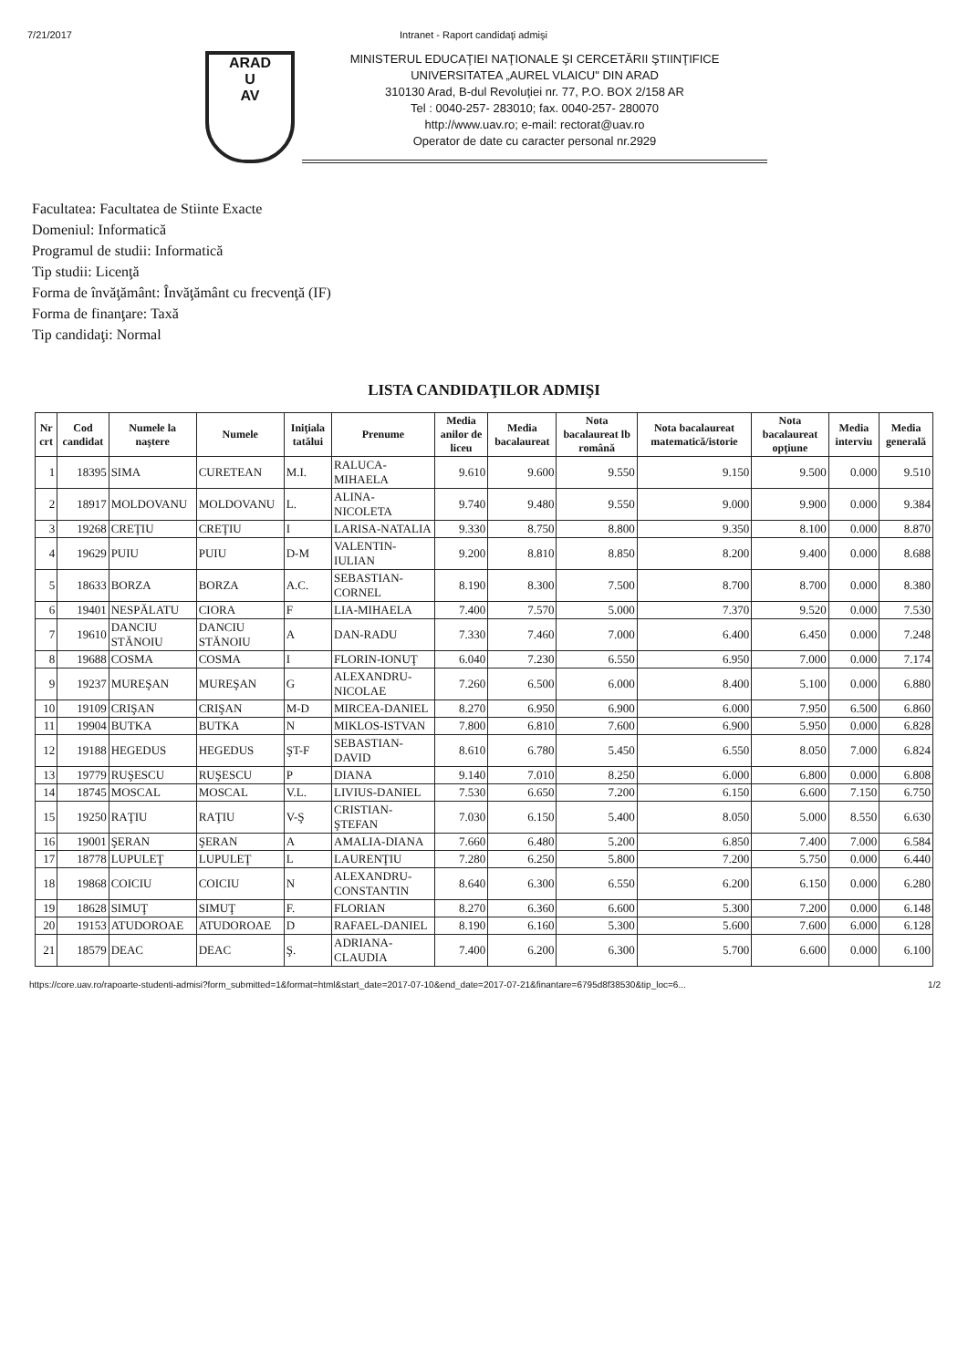7/21/2017 Intranet - Raport candidaţi admişi
ARAD
U
AV
MINISTERUL EDUCAŢIEI NAŢIONALE ŞI CERCETĂRII ŞTIINŢIFICE
UNIVERSITATEA „AUREL VLAICU" DIN ARAD
310130 Arad, B-dul Revoluţiei nr. 77, P.O. BOX 2/158 AR
Tel : 0040-257- 283010; fax. 0040-257- 280070
http://www.uav.ro; e-mail: rectorat@uav.ro
Operator de date cu caracter personal nr.2929
Facultatea: Facultatea de Stiinte Exacte
Domeniul: Informatică
Programul de studii: Informatică
Tip studii: Licenţă
Forma de învăţământ: Învăţământ cu frecvenţă (IF)
Forma de finanţare: Taxă
Tip candidaţi: Normal
LISTA CANDIDAŢILOR ADMIŞI
| Nr crt | Cod candidat | Numele la naştere | Numele | Iniţiala tatălui | Prenume | Media anilor de liceu | Media bacalaureat | Nota bacalaureat lb română | Nota bacalaureat matematică/istorie | Nota bacalaureat opţiune | Media interviu | Media generală |
| --- | --- | --- | --- | --- | --- | --- | --- | --- | --- | --- | --- | --- |
| 1 | 18395 | SIMA | CURETEAN | M.I. | RALUCA-MIHAELA | 9.610 | 9.600 | 9.550 | 9.150 | 9.500 | 0.000 | 9.510 |
| 2 | 18917 | MOLDOVANU | MOLDOVANU | L. | ALINA-NICOLETA | 9.740 | 9.480 | 9.550 | 9.000 | 9.900 | 0.000 | 9.384 |
| 3 | 19268 | CREŢIU | CREŢIU | I | LARISA-NATALIA | 9.330 | 8.750 | 8.800 | 9.350 | 8.100 | 0.000 | 8.870 |
| 4 | 19629 | PUIU | PUIU | D-M | VALENTIN-IULIAN | 9.200 | 8.810 | 8.850 | 8.200 | 9.400 | 0.000 | 8.688 |
| 5 | 18633 | BORZA | BORZA | A.C. | SEBASTIAN-CORNEL | 8.190 | 8.300 | 7.500 | 8.700 | 8.700 | 0.000 | 8.380 |
| 6 | 19401 | NESPĂLATU | CIORA | F | LIA-MIHAELA | 7.400 | 7.570 | 5.000 | 7.370 | 9.520 | 0.000 | 7.530 |
| 7 | 19610 | DANCIU STĂNOIU | DANCIU STĂNOIU | A | DAN-RADU | 7.330 | 7.460 | 7.000 | 6.400 | 6.450 | 0.000 | 7.248 |
| 8 | 19688 | COSMA | COSMA | I | FLORIN-IONUŢ | 6.040 | 7.230 | 6.550 | 6.950 | 7.000 | 0.000 | 7.174 |
| 9 | 19237 | MUREŞAN | MUREŞAN | G | ALEXANDRU-NICOLAE | 7.260 | 6.500 | 6.000 | 8.400 | 5.100 | 0.000 | 6.880 |
| 10 | 19109 | CRIŞAN | CRIŞAN | M-D | MIRCEA-DANIEL | 8.270 | 6.950 | 6.900 | 6.000 | 7.950 | 6.500 | 6.860 |
| 11 | 19904 | BUTKA | BUTKA | N | MIKLOS-ISTVAN | 7.800 | 6.810 | 7.600 | 6.900 | 5.950 | 0.000 | 6.828 |
| 12 | 19188 | HEGEDUS | HEGEDUS | ŞT-F | SEBASTIAN-DAVID | 8.610 | 6.780 | 5.450 | 6.550 | 8.050 | 7.000 | 6.824 |
| 13 | 19779 | RUŞESCU | RUŞESCU | P | DIANA | 9.140 | 7.010 | 8.250 | 6.000 | 6.800 | 0.000 | 6.808 |
| 14 | 18745 | MOSCAL | MOSCAL | V.L. | LIVIUS-DANIEL | 7.530 | 6.650 | 7.200 | 6.150 | 6.600 | 7.150 | 6.750 |
| 15 | 19250 | RAŢIU | RAŢIU | V-Ş | CRISTIAN-ŞTEFAN | 7.030 | 6.150 | 5.400 | 8.050 | 5.000 | 8.550 | 6.630 |
| 16 | 19001 | ŞERAN | ŞERAN | A | AMALIA-DIANA | 7.660 | 6.480 | 5.200 | 6.850 | 7.400 | 7.000 | 6.584 |
| 17 | 18778 | LUPULEŢ | LUPULEŢ | L | LAURENŢIU | 7.280 | 6.250 | 5.800 | 7.200 | 5.750 | 0.000 | 6.440 |
| 18 | 19868 | COICIU | COICIU | N | ALEXANDRU-CONSTANTIN | 8.640 | 6.300 | 6.550 | 6.200 | 6.150 | 0.000 | 6.280 |
| 19 | 18628 | SIMUŢ | SIMUŢ | F. | FLORIAN | 8.270 | 6.360 | 6.600 | 5.300 | 7.200 | 0.000 | 6.148 |
| 20 | 19153 | ATUDOROAE | ATUDOROAE | D | RAFAEL-DANIEL | 8.190 | 6.160 | 5.300 | 5.600 | 7.600 | 6.000 | 6.128 |
| 21 | 18579 | DEAC | DEAC | Ş. | ADRIANA-CLAUDIA | 7.400 | 6.200 | 6.300 | 5.700 | 6.600 | 0.000 | 6.100 |
https://core.uav.ro/rapoarte-studenti-admisi?form_submitted=1&format=html&start_date=2017-07-10&end_date=2017-07-21&finantare=6795d8f38530&tip_loc=6... 1/2